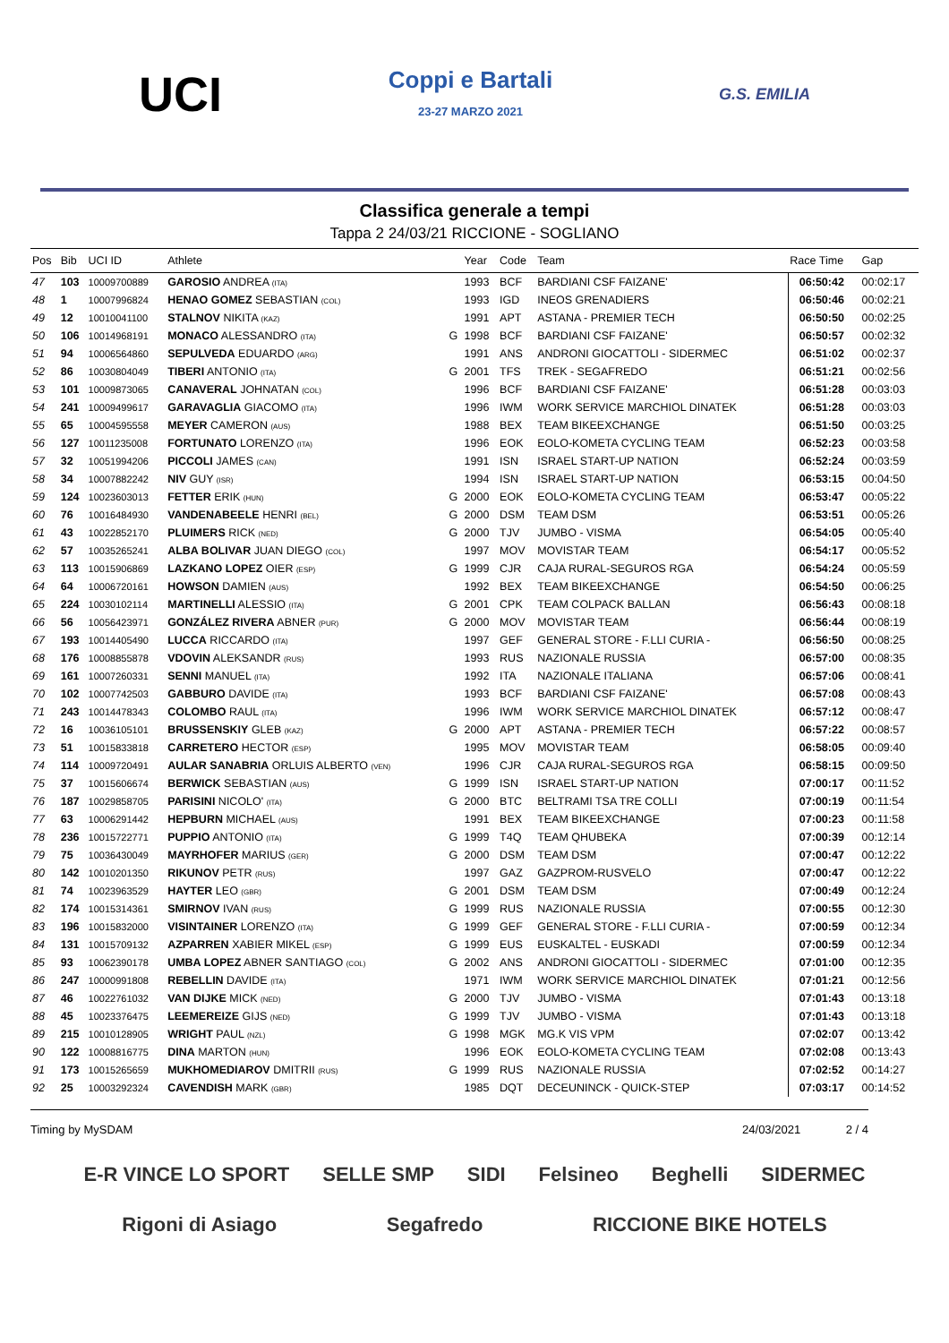UCI
Coppi e Bartali
23-27 MARZO 2021
G.S. EMILIA
Classifica generale a tempi
Tappa 2 24/03/21 RICCIONE - SOGLIANO
| Pos | Bib | UCI ID | Athlete | | Year | Code | Team | Race Time | Gap |
| --- | --- | --- | --- | --- | --- | --- | --- | --- | --- |
| 47 | 103 | 10009700889 | GAROSIO ANDREA (ITA) | | 1993 | BCF | BARDIANI CSF FAIZANE' | 06:50:42 | 00:02:17 |
| 48 | 1 | 10007996824 | HENAO GOMEZ SEBASTIAN (COL) | | 1993 | IGD | INEOS GRENADIERS | 06:50:46 | 00:02:21 |
| 49 | 12 | 10010041100 | STALNOV NIKITA (KAZ) | | 1991 | APT | ASTANA - PREMIER TECH | 06:50:50 | 00:02:25 |
| 50 | 106 | 10014968191 | MONACO ALESSANDRO (ITA) | G | 1998 | BCF | BARDIANI CSF FAIZANE' | 06:50:57 | 00:02:32 |
| 51 | 94 | 10006564860 | SEPULVEDA EDUARDO (ARG) | | 1991 | ANS | ANDRONI GIOCATTOLI - SIDERMEC | 06:51:02 | 00:02:37 |
| 52 | 86 | 10030804049 | TIBERI ANTONIO (ITA) | G | 2001 | TFS | TREK - SEGAFREDO | 06:51:21 | 00:02:56 |
| 53 | 101 | 10009873065 | CANAVERAL JOHNATAN (COL) | | 1996 | BCF | BARDIANI CSF FAIZANE' | 06:51:28 | 00:03:03 |
| 54 | 241 | 10009499617 | GARAVAGLIA GIACOMO (ITA) | | 1996 | IWM | WORK SERVICE MARCHIOL DINATEK | 06:51:28 | 00:03:03 |
| 55 | 65 | 10004595558 | MEYER CAMERON (AUS) | | 1988 | BEX | TEAM BIKEEXCHANGE | 06:51:50 | 00:03:25 |
| 56 | 127 | 10011235008 | FORTUNATO LORENZO (ITA) | | 1996 | EOK | EOLO-KOMETA CYCLING TEAM | 06:52:23 | 00:03:58 |
| 57 | 32 | 10051994206 | PICCOLI JAMES (CAN) | | 1991 | ISN | ISRAEL START-UP NATION | 06:52:24 | 00:03:59 |
| 58 | 34 | 10007882242 | NIV GUY (ISR) | | 1994 | ISN | ISRAEL START-UP NATION | 06:53:15 | 00:04:50 |
| 59 | 124 | 10023603013 | FETTER ERIK (HUN) | G | 2000 | EOK | EOLO-KOMETA CYCLING TEAM | 06:53:47 | 00:05:22 |
| 60 | 76 | 10016484930 | VANDENABEELE HENRI (BEL) | G | 2000 | DSM | TEAM DSM | 06:53:51 | 00:05:26 |
| 61 | 43 | 10022852170 | PLUIMERS RICK (NED) | G | 2000 | TJV | JUMBO - VISMA | 06:54:05 | 00:05:40 |
| 62 | 57 | 10035265241 | ALBA BOLIVAR JUAN DIEGO (COL) | | 1997 | MOV | MOVISTAR TEAM | 06:54:17 | 00:05:52 |
| 63 | 113 | 10015906869 | LAZKANO LOPEZ OIER (ESP) | G | 1999 | CJR | CAJA RURAL-SEGUROS RGA | 06:54:24 | 00:05:59 |
| 64 | 64 | 10006720161 | HOWSON DAMIEN (AUS) | | 1992 | BEX | TEAM BIKEEXCHANGE | 06:54:50 | 00:06:25 |
| 65 | 224 | 10030102114 | MARTINELLI ALESSIO (ITA) | G | 2001 | CPK | TEAM COLPACK BALLAN | 06:56:43 | 00:08:18 |
| 66 | 56 | 10056423971 | GONZÁLEZ RIVERA ABNER (PUR) | G | 2000 | MOV | MOVISTAR TEAM | 06:56:44 | 00:08:19 |
| 67 | 193 | 10014405490 | LUCCA RICCARDO (ITA) | | 1997 | GEF | GENERAL STORE - F.LLI CURIA - | 06:56:50 | 00:08:25 |
| 68 | 176 | 10008855878 | VDOVIN ALEKSANDR (RUS) | | 1993 | RUS | NAZIONALE RUSSIA | 06:57:00 | 00:08:35 |
| 69 | 161 | 10007260331 | SENNI MANUEL (ITA) | | 1992 | ITA | NAZIONALE ITALIANA | 06:57:06 | 00:08:41 |
| 70 | 102 | 10007742503 | GABBURO DAVIDE (ITA) | | 1993 | BCF | BARDIANI CSF FAIZANE' | 06:57:08 | 00:08:43 |
| 71 | 243 | 10014478343 | COLOMBO RAUL (ITA) | | 1996 | IWM | WORK SERVICE MARCHIOL DINATEK | 06:57:12 | 00:08:47 |
| 72 | 16 | 10036105101 | BRUSSENSKIY GLEB (KAZ) | G | 2000 | APT | ASTANA - PREMIER TECH | 06:57:22 | 00:08:57 |
| 73 | 51 | 10015833818 | CARRETERO HECTOR (ESP) | | 1995 | MOV | MOVISTAR TEAM | 06:58:05 | 00:09:40 |
| 74 | 114 | 10009720491 | AULAR SANABRIA ORLUIS ALBERTO (VEN) | | 1996 | CJR | CAJA RURAL-SEGUROS RGA | 06:58:15 | 00:09:50 |
| 75 | 37 | 10015606674 | BERWICK SEBASTIAN (AUS) | G | 1999 | ISN | ISRAEL START-UP NATION | 07:00:17 | 00:11:52 |
| 76 | 187 | 10029858705 | PARISINI NICOLO' (ITA) | G | 2000 | BTC | BELTRAMI TSA TRE COLLI | 07:00:19 | 00:11:54 |
| 77 | 63 | 10006291442 | HEPBURN MICHAEL (AUS) | | 1991 | BEX | TEAM BIKEEXCHANGE | 07:00:23 | 00:11:58 |
| 78 | 236 | 10015722771 | PUPPIO ANTONIO (ITA) | G | 1999 | T4Q | TEAM QHUBEKA | 07:00:39 | 00:12:14 |
| 79 | 75 | 10036430049 | MAYRHOFER MARIUS (GER) | G | 2000 | DSM | TEAM DSM | 07:00:47 | 00:12:22 |
| 80 | 142 | 10010201350 | RIKUNOV PETR (RUS) | | 1997 | GAZ | GAZPROM-RUSVELO | 07:00:47 | 00:12:22 |
| 81 | 74 | 10023963529 | HAYTER LEO (GBR) | G | 2001 | DSM | TEAM DSM | 07:00:49 | 00:12:24 |
| 82 | 174 | 10015314361 | SMIRNOV IVAN (RUS) | G | 1999 | RUS | NAZIONALE RUSSIA | 07:00:55 | 00:12:30 |
| 83 | 196 | 10015832000 | VISINTAINER LORENZO (ITA) | G | 1999 | GEF | GENERAL STORE - F.LLI CURIA - | 07:00:59 | 00:12:34 |
| 84 | 131 | 10015709132 | AZPARREN XABIER MIKEL (ESP) | G | 1999 | EUS | EUSKALTEL - EUSKADI | 07:00:59 | 00:12:34 |
| 85 | 93 | 10062390178 | UMBA LOPEZ ABNER SANTIAGO (COL) | G | 2002 | ANS | ANDRONI GIOCATTOLI - SIDERMEC | 07:01:00 | 00:12:35 |
| 86 | 247 | 10000991808 | REBELLIN DAVIDE (ITA) | | 1971 | IWM | WORK SERVICE MARCHIOL DINATEK | 07:01:21 | 00:12:56 |
| 87 | 46 | 10022761032 | VAN DIJKE MICK (NED) | G | 2000 | TJV | JUMBO - VISMA | 07:01:43 | 00:13:18 |
| 88 | 45 | 10023376475 | LEEMEREIZE GIJS (NED) | G | 1999 | TJV | JUMBO - VISMA | 07:01:43 | 00:13:18 |
| 89 | 215 | 10010128905 | WRIGHT PAUL (NZL) | G | 1998 | MGK | MG.K VIS VPM | 07:02:07 | 00:13:42 |
| 90 | 122 | 10008816775 | DINA MARTON (HUN) | | 1996 | EOK | EOLO-KOMETA CYCLING TEAM | 07:02:08 | 00:13:43 |
| 91 | 173 | 10015265659 | MUKHOMEDIAROV DMITRII (RUS) | G | 1999 | RUS | NAZIONALE RUSSIA | 07:02:52 | 00:14:27 |
| 92 | 25 | 10003292324 | CAVENDISH MARK (GBR) | | 1985 | DQT | DECEUNINCK - QUICK-STEP | 07:03:17 | 00:14:52 |
Timing by MySDAM 24/03/2021 2 / 4
E-R VINCE LO SPORT SELLE SMP SIDI Felsineo Beghelli SIDERMEC Rigoni di Asiago Segafredo RICCIONE BIKE HOTELS